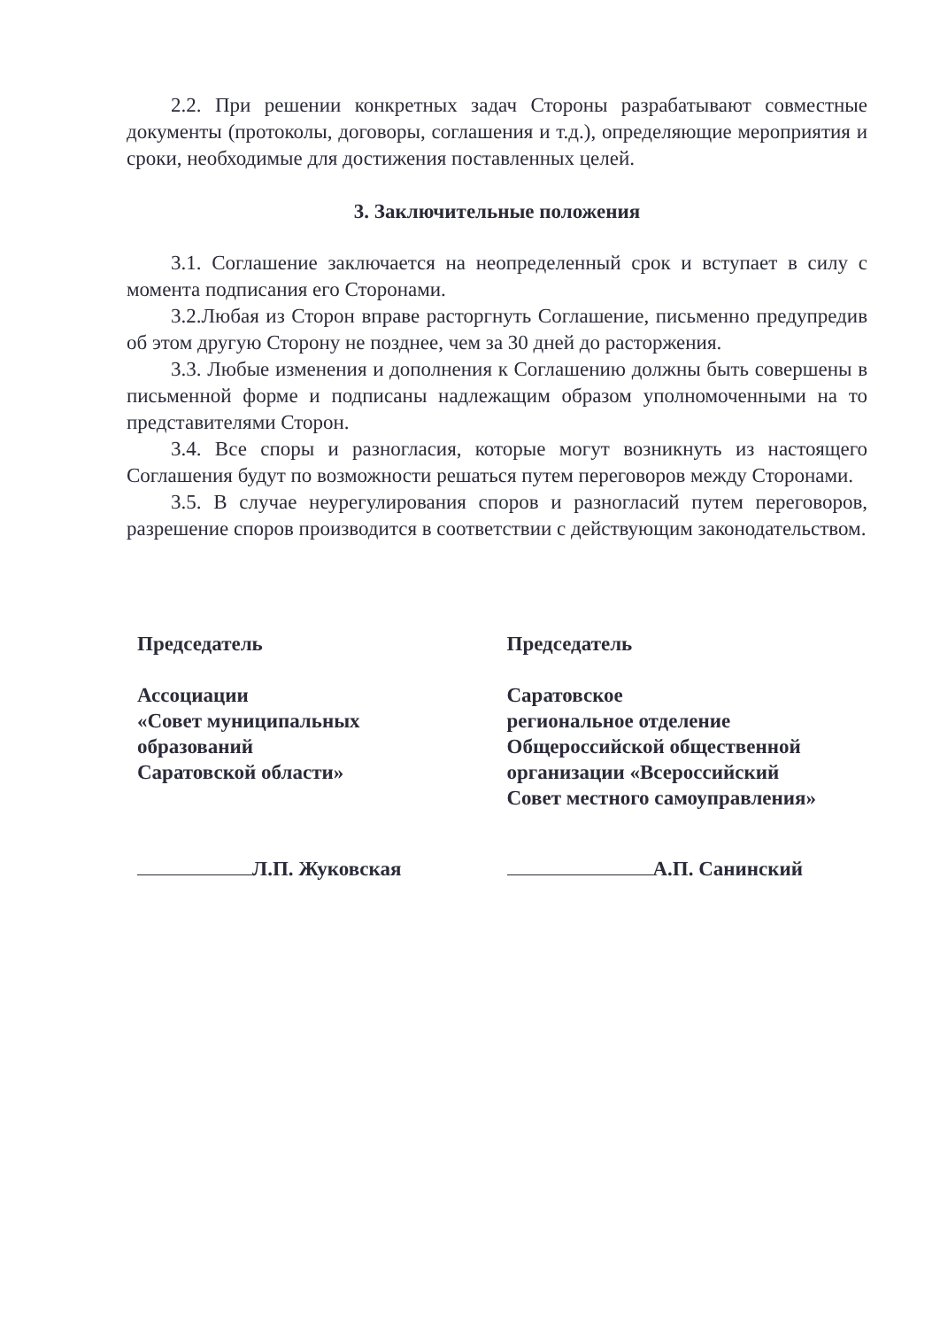2.2. При решении конкретных задач Стороны разрабатывают совместные документы (протоколы, договоры, соглашения и т.д.), определяющие мероприятия и сроки, необходимые для достижения поставленных целей.
3. Заключительные положения
3.1. Соглашение заключается на неопределенный срок и вступает в силу с момента подписания его Сторонами.
3.2.Любая из Сторон вправе расторгнуть Соглашение, письменно предупредив об этом другую Сторону не позднее, чем за 30 дней до расторжения.
3.3. Любые изменения и дополнения к Соглашению должны быть совершены в письменной форме и подписаны надлежащим образом уполномоченными на то представителями Сторон.
3.4. Все споры и разногласия, которые могут возникнуть из настоящего Соглашения будут по возможности решаться путем переговоров между Сторонами.
3.5. В случае неурегулирования споров и разногласий путем переговоров, разрешение споров производится в соответствии с действующим законодательством.
Председатель
Ассоциации
«Совет муниципальных
образований
Саратовской области»
Л.П. Жуковская
Председатель
Саратовское
региональное отделение
Общероссийской общественной
организации «Всероссийский
Совет местного самоуправления»
А.П. Санинский